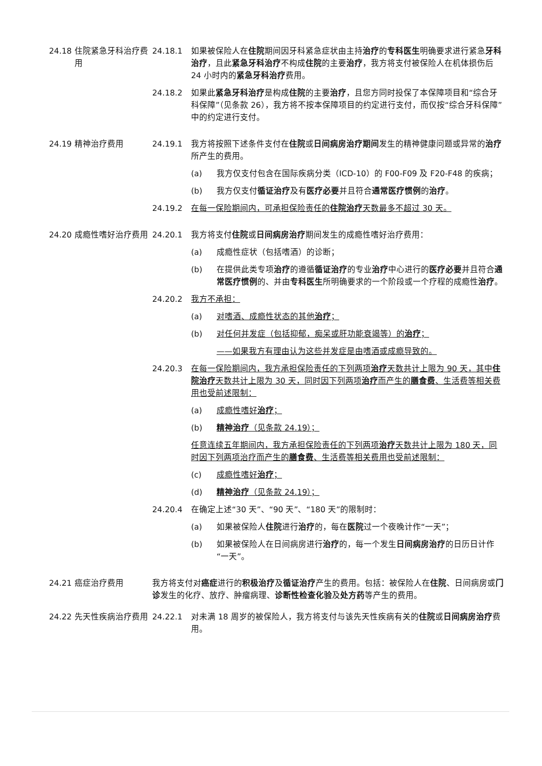24.18 住院紧急牙科治疗费用
24.18.1 如果被保险人在住院期间因牙科紧急症状由主持治疗的专科医生明确要求进行紧急牙科治疗，且此紧急牙科治疗不构成住院的主要治疗，我方将支付被保险人在机体损伤后 24 小时内的紧急牙科治疗费用。
24.18.2 如果此紧急牙科治疗是构成住院的主要治疗，且您方同时投保了本保障项目和“综合牙科保障”（见条款 26），我方将不按本保障项目的约定进行支付，而仅按“综合牙科保障”中的约定进行支付。
24.19 精神治疗费用 24.19.1 我方将按照下述条件支付在住院或日间病房治疗期间发生的精神健康问题或异常的治疗所产生的费用。
(a) 我方仅支付包含在国际疾病分类（ICD-10）的 F00-F09 及 F20-F48 的疾病；
(b) 我方仅支付循证治疗及有医疗必要并且符合通常医疗惯例的治疗。
24.19.2 在每一保险期间内，可承担保险责任的住院治疗天数最多不超过 30 天。
24.20 成瘾性嗜好治疗费用 24.20.1 我方将支付住院或日间病房治疗期间发生的成瘾性嗜好治疗费用：
(a) 成瘾性症状（包括嗜酒）的诊断；
(b) 在提供此类专项治疗的遵循循证治疗的专业治疗中心进行的医疗必要并且符合通常医疗惯例的、并由专科医生所明确要求的一个阶段或一个疗程的成瘾性治疗。
24.20.2 我方不承担：
(a) 对嗜酒、成瘾性状态的其他治疗；
(b) 对任何并发症（包括抑郁，痴呆或肝功能衰竭等）的治疗；
——如果我方有理由认为这些并发症是由嗜酒或成瘾导致的。
24.20.3 在每一保险期间内，我方承担保险责任的下列两项治疗天数共计上限为 90 天，其中住院治疗天数共计上限为 30 天，同时因下列两项治疗而产生的膳食费、生活费等相关费用也受前述限制：
(a) 成瘾性嗜好治疗；
(b) 精神治疗（见条款 24.19）；
任意连续五年期间内，我方承担保险责任的下列两项治疗天数共计上限为 180 天，同时因下列两项治疗而产生的膳食费、生活费等相关费用也受前述限制：
(c) 成瘾性嗜好治疗；
(d) 精神治疗（见条款 24.19）；
24.20.4 在确定上述“30 天”、“90 天”、“180 天”的限制时：
(a) 如果被保险人住院进行治疗的，每在医院过一个夜晚计作“一天”；
(b) 如果被保险人在日间病房进行治疗的，每一个发生日间病房治疗的日历日计作“一天”。
24.21 癌症治疗费用 我方将支付对癌症进行的积极治疗及循证治疗产生的费用。包括：被保险人在住院、日间病房或门诊发生的化疗、放疗、肿瘤病理、诊断性检查化验及处方药等产生的费用。
24.22 先天性疾病治疗费用 24.22.1 对未满 18 周岁的被保险人，我方将支付与该先天性疾病有关的住院或日间病房治疗费用。